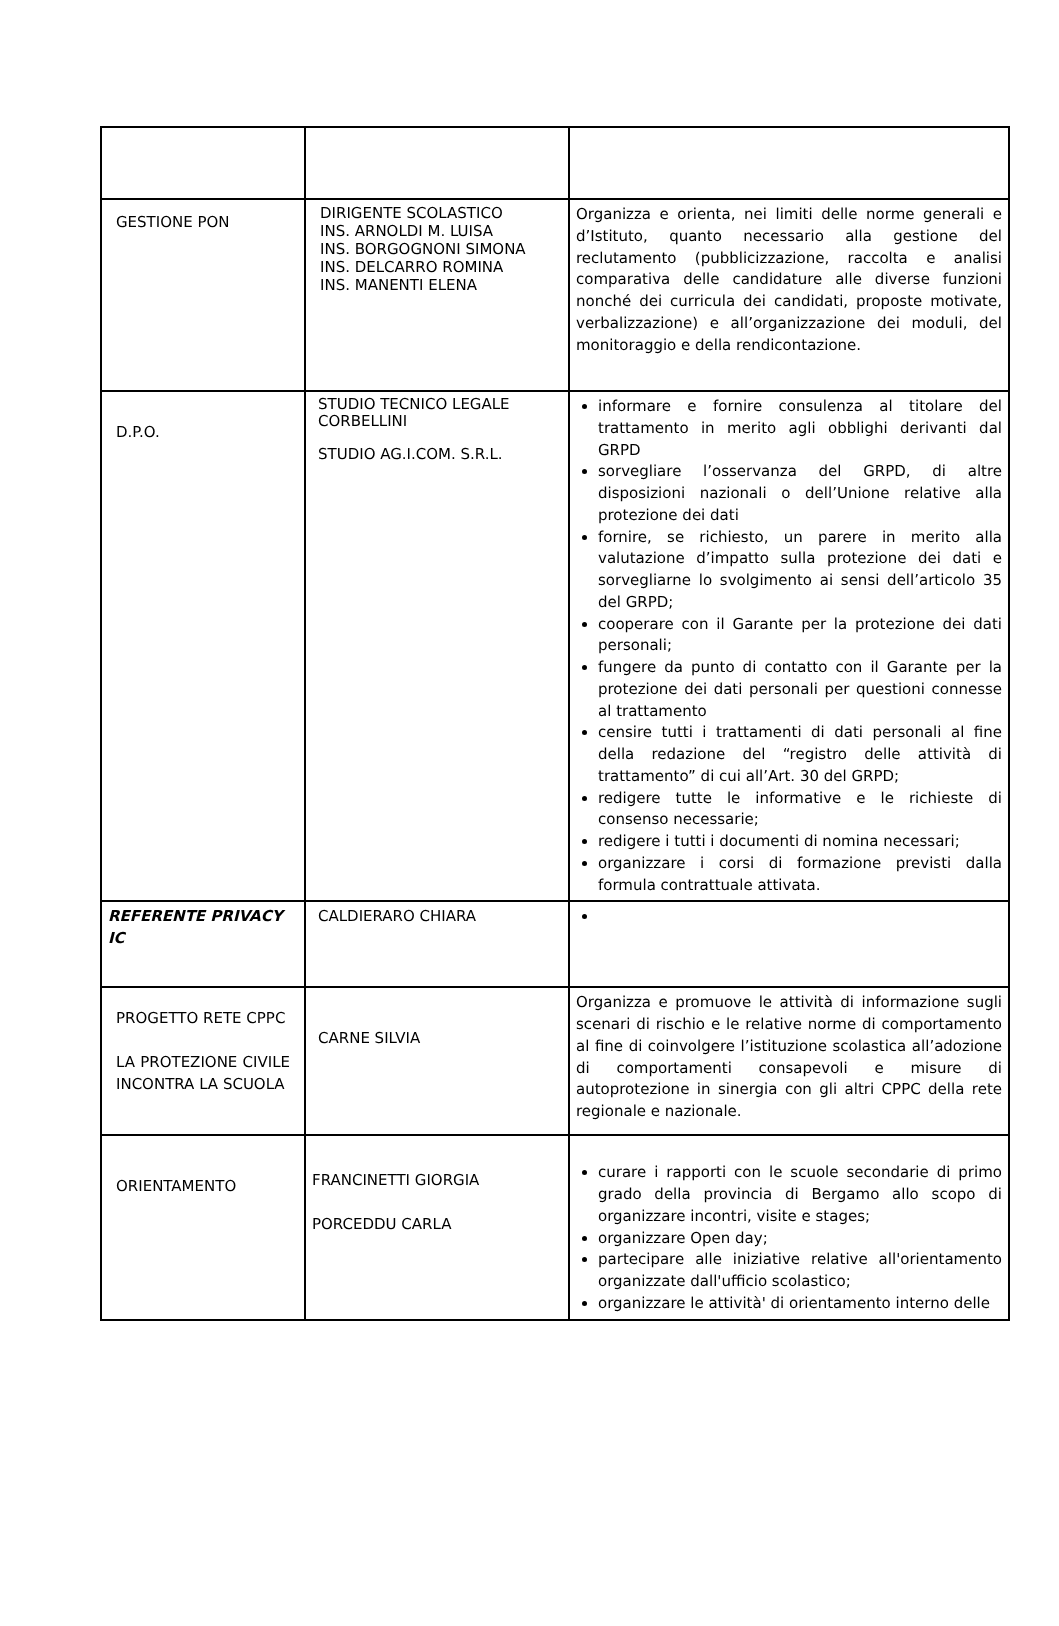| GESTIONE PON | DIRIGENTE SCOLASTICO INS. ARNOLDI M. LUISA INS. BORGOGNONI SIMONA INS. DELCARRO ROMINA INS. MANENTI ELENA | Organizza e orienta, nei limiti delle norme generali e d’Istituto, quanto necessario alla gestione del reclutamento (pubblicizzazione, raccolta e analisi comparativa delle candidature alle diverse funzioni nonché dei curricula dei candidati, proposte motivate, verbalizzazione) e all’organizzazione dei moduli, del monitoraggio e della rendicontazione. |
| D.P.O. | STUDIO TECNICO LEGALE CORBELLINI STUDIO AG.I.COM. S.R.L. | informare e fornire consulenza al titolare del trattamento in merito agli obblighi derivanti dal GRPD sorvegliare l’osservanza del GRPD, di altre disposizioni nazionali o dell’Unione relative alla protezione dei dati fornire, se richiesto, un parere in merito alla valutazione d’impatto sulla protezione dei dati e sorvegliarne lo svolgimento ai sensi dell’articolo 35 del GRPD; cooperare con il Garante per la protezione dei dati personali; fungere da punto di contatto con il Garante per la protezione dei dati personali per questioni connesse al trattamento censire tutti i trattamenti di dati personali al fine della redazione del “registro delle attività di trattamento” di cui all’Art. 30 del GRPD; redigere tutte le informative e le richieste di consenso necessarie; redigere i tutti i documenti di nomina necessari; organizzare i corsi di formazione previsti dalla formula contrattuale attivata. |
| REFERENTE PRIVACY IC | CALDIERARO CHIARA | |
| PROGETTO RETE CPPC LA PROTEZIONE CIVILE INCONTRA LA SCUOLA | CARNE SILVIA | Organizza e promuove le attività di informazione sugli scenari di rischio e le relative norme di comportamento al fine di coinvolgere l’istituzione scolastica all’adozione di comportamenti consapevoli e misure di autoprotezione in sinergia con gli altri CPPC della rete regionale e nazionale. |
| ORIENTAMENTO | FRANCINETTI GIORGIA PORCEDDU CARLA | curare i rapporti con le scuole secondarie di primo grado della provincia di Bergamo allo scopo di organizzare incontri, visite e stages; organizzare Open day; partecipare alle iniziative relative all'orientamento organizzate dall'ufficio scolastico; organizzare le attività' di orientamento interno delle |